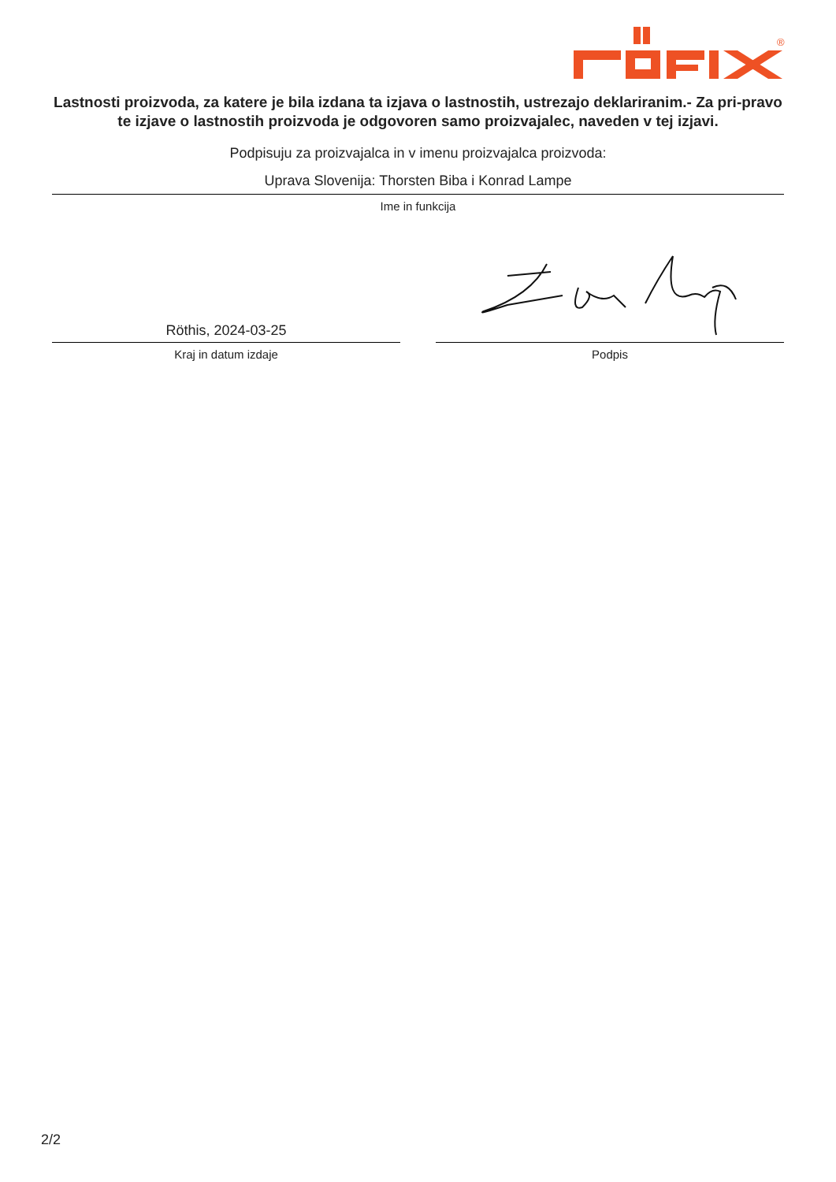®
Lastnosti proizvoda, za katere je bila izdana ta izjava o lastnostih, ustrezajo deklariranim.- Za pri-pravo te izjave o lastnostih proizvoda je odgovoren samo proizvajalec, naveden v tej izjavi.
Podpisuju za proizvajalca in v imenu proizvajalca proizvoda:
Uprava Slovenija: Thorsten Biba i Konrad Lampe
Ime in funkcija
Röthis, 2024-03-25
Kraj in datum izdaje
Podpis
2/2